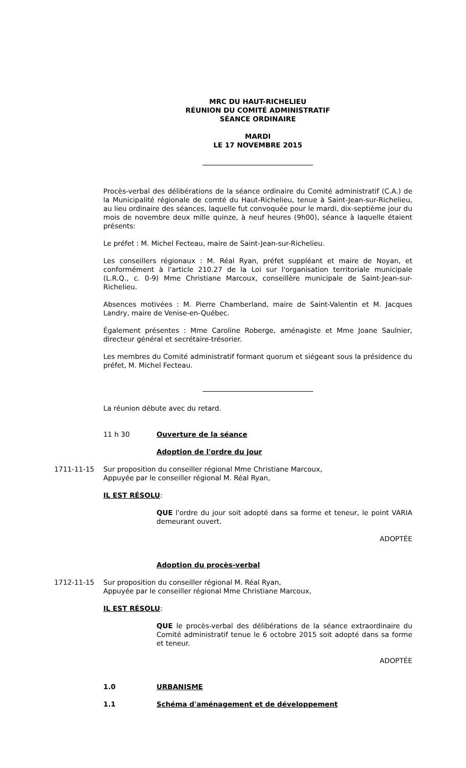MRC DU HAUT-RICHELIEU
RÉUNION DU COMITÉ ADMINISTRATIF
SÉANCE ORDINAIRE
MARDI
LE 17 NOVEMBRE 2015
Procès-verbal des délibérations de la séance ordinaire du Comité administratif (C.A.) de la Municipalité régionale de comté du Haut-Richelieu, tenue à Saint-Jean-sur-Richelieu, au lieu ordinaire des séances, laquelle fut convoquée pour le mardi, dix-septième jour du mois de novembre deux mille quinze, à neuf heures (9h00), séance à laquelle étaient présents:
Le préfet : M. Michel Fecteau, maire de Saint-Jean-sur-Richelieu.
Les conseillers régionaux : M. Réal Ryan, préfet suppléant et maire de Noyan, et conformément à l'article 210.27 de la Loi sur l'organisation territoriale municipale (L.R.Q., c. 0-9) Mme Christiane Marcoux, conseillère municipale de Saint-Jean-sur-Richelieu.
Absences motivées : M. Pierre Chamberland, maire de Saint-Valentin et M. Jacques Landry, maire de Venise-en-Québec.
Également présentes : Mme Caroline Roberge, aménagiste et Mme Joane Saulnier, directeur général et secrétaire-trésorier.
Les membres du Comité administratif formant quorum et siégeant sous la présidence du préfet, M. Michel Fecteau.
La réunion débute avec du retard.
11 h 30 Ouverture de la séance
Adoption de l'ordre du jour
1711-11-15 Sur proposition du conseiller régional Mme Christiane Marcoux,
Appuyée par le conseiller régional M. Réal Ryan,
IL EST RÉSOLU:
QUE l'ordre du jour soit adopté dans sa forme et teneur, le point VARIA demeurant ouvert.
ADOPTÉE
Adoption du procès-verbal
1712-11-15 Sur proposition du conseiller régional M. Réal Ryan,
Appuyée par le conseiller régional Mme Christiane Marcoux,
IL EST RÉSOLU:
QUE le procès-verbal des délibérations de la séance extraordinaire du Comité administratif tenue le 6 octobre 2015 soit adopté dans sa forme et teneur.
ADOPTÉE
1.0 URBANISME
1.1 Schéma d'aménagement et de développement